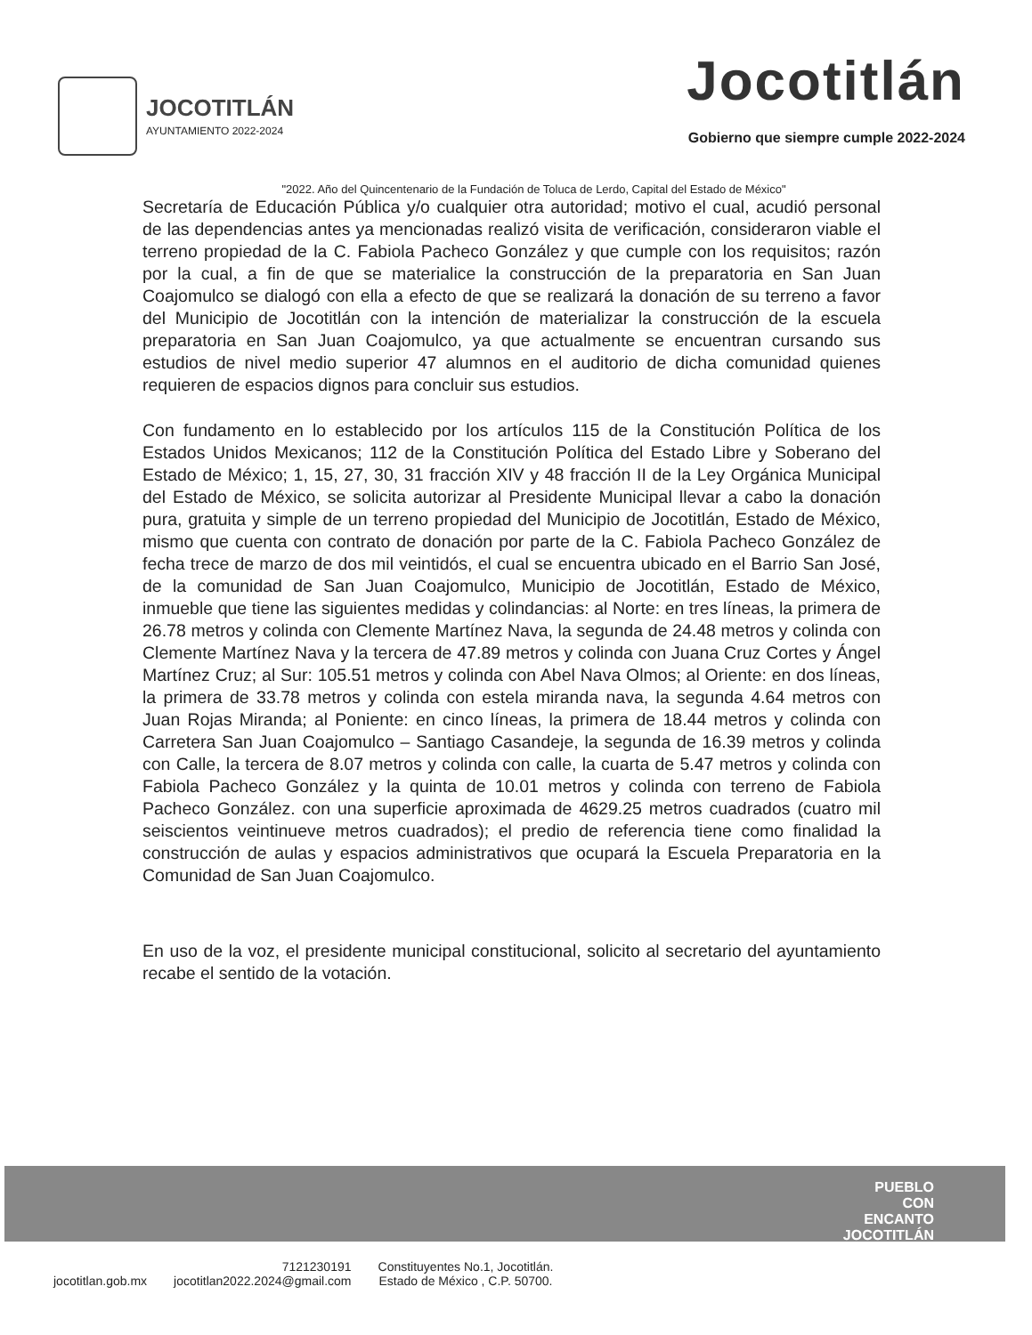JOCOTITLÁN
AYUNTAMIENTO 2022-2024
Jocotitlán
Gobierno que siempre cumple 2022-2024
"2022. Año del Quincentenario de la Fundación de Toluca de Lerdo, Capital del Estado de México"
Secretaría de Educación Pública y/o cualquier otra autoridad; motivo el cual, acudió personal de las dependencias antes ya mencionadas realizó visita de verificación, consideraron viable el terreno propiedad de la C. Fabiola Pacheco González y que cumple con los requisitos; razón por la cual, a fin de que se materialice la construcción de la preparatoria en San Juan Coajomulco se dialogó con ella a efecto de que se realizará la donación de su terreno a favor del Municipio de Jocotitlán con la intención de materializar la construcción de la escuela preparatoria en San Juan Coajomulco, ya que actualmente se encuentran cursando sus estudios de nivel medio superior 47 alumnos en el auditorio de dicha comunidad quienes requieren de espacios dignos para concluir sus estudios.
Con fundamento en lo establecido por los artículos 115 de la Constitución Política de los Estados Unidos Mexicanos; 112 de la Constitución Política del Estado Libre y Soberano del Estado de México; 1, 15, 27, 30, 31 fracción XIV y 48 fracción II de la Ley Orgánica Municipal del Estado de México, se solicita autorizar al Presidente Municipal llevar a cabo la donación pura, gratuita y simple de un terreno propiedad del Municipio de Jocotitlán, Estado de México, mismo que cuenta con contrato de donación por parte de la C. Fabiola Pacheco González de fecha trece de marzo de dos mil veintidós, el cual se encuentra ubicado en el Barrio San José, de la comunidad de San Juan Coajomulco, Municipio de Jocotitlán, Estado de México, inmueble que tiene las siguientes medidas y colindancias: al Norte: en tres líneas, la primera de 26.78 metros y colinda con Clemente Martínez Nava, la segunda de 24.48 metros y colinda con Clemente Martínez Nava y la tercera de 47.89 metros y colinda con Juana Cruz Cortes y Ángel Martínez Cruz; al Sur: 105.51 metros y colinda con Abel Nava Olmos; al Oriente: en dos líneas, la primera de 33.78 metros y colinda con estela miranda nava, la segunda 4.64 metros con Juan Rojas Miranda; al Poniente: en cinco líneas, la primera de 18.44 metros y colinda con Carretera San Juan Coajomulco – Santiago Casandeje, la segunda de 16.39 metros y colinda con Calle, la tercera de 8.07 metros y colinda con calle, la cuarta de 5.47 metros y colinda con Fabiola Pacheco González y la quinta de 10.01 metros y colinda con terreno de Fabiola Pacheco González. con una superficie aproximada de 4629.25 metros cuadrados (cuatro mil seiscientos veintinueve metros cuadrados); el predio de referencia tiene como finalidad la construcción de aulas y espacios administrativos que ocupará la Escuela Preparatoria en la Comunidad de San Juan Coajomulco.
En uso de la voz, el presidente municipal constitucional, solicito al secretario del ayuntamiento recabe el sentido de la votación.
PUEBLO
CON
ENCANTO
JOCOTITLÁN
jocotitlan.gob.mx
7121230191
jocotitlan2022.2024@gmail.com
Constituyentes No.1, Jocotitlán.
Estado de México , C.P. 50700.